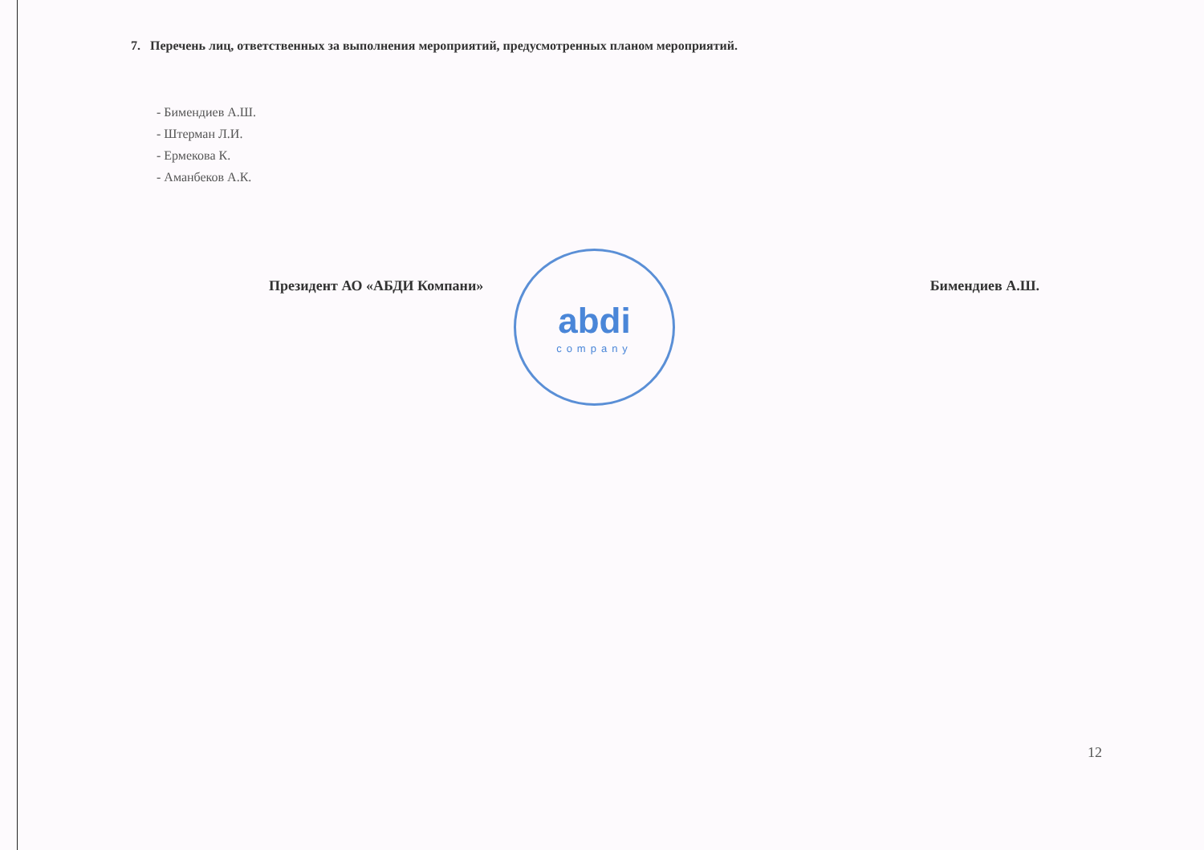abdi
company
7. Перечень лиц, ответственных за выполнения мероприятий, предусмотренных планом мероприятий.
- Бимендиев А.Ш.
- Штерман Л.И.
- Ермекова К.
- Аманбеков А.К.
Президент АО «АБДИ Компани» Бимендиев А.Ш.
12